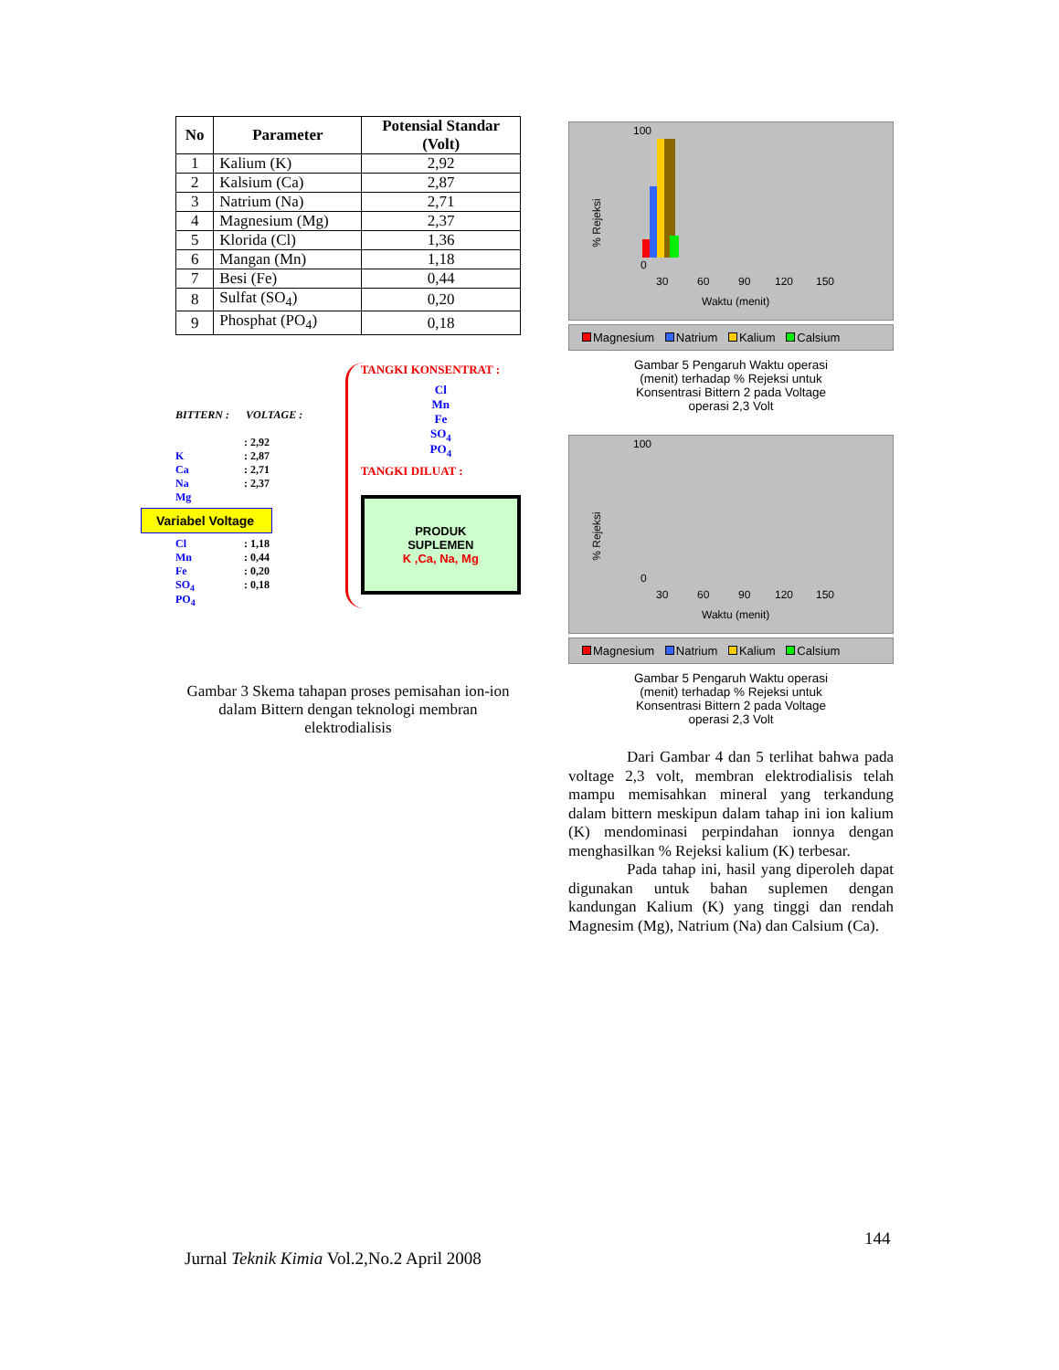| No | Parameter | Potensial Standar (Volt) |
| --- | --- | --- |
| 1 | Kalium (K) | 2,92 |
| 2 | Kalsium (Ca) | 2,87 |
| 3 | Natrium (Na) | 2,71 |
| 4 | Magnesium (Mg) | 2,37 |
| 5 | Klorida (Cl) | 1,36 |
| 6 | Mangan (Mn) | 1,18 |
| 7 | Besi (Fe) | 0,44 |
| 8 | Sulfat (SO<sub>4</sub>) | 0,20 |
| 9 | Phosphat (PO<sub>4</sub>) | 0,18 |
BITTERN : VOLTAGE :
K
Ca
Na
Mg
: 2,92
: 2,87
: 2,71
: 2,37
Variabel Voltage
Cl
Mn
Fe
SO<sub>4</sub>
PO<sub>4</sub>
: 1,18
: 0,44
: 0,20
: 0,18
TANGKI KONSENTRAT :
Cl
Mn
Fe
SO<sub>4</sub>
PO<sub>4</sub>
TANGKI DILUAT :
PRODUK
SUPLEMEN
K ,Ca, Na, Mg
Gambar 3 Skema tahapan proses pemisahan ion-ion dalam Bittern dengan teknologi membran elektrodialisis
% Rejeksi
100
0
30
60
90
120
150
Waktu (menit)
Magnesium Natrium Kalium Calsium
Gambar 5 Pengaruh Waktu operasi
(menit) terhadap % Rejeksi untuk
Konsentrasi Bittern 2 pada Voltage
operasi 2,3 Volt
% Rejeksi
100
0
30
60
90
120
150
Waktu (menit)
Magnesium Natrium Kalium Calsium
Gambar 5 Pengaruh Waktu operasi
(menit) terhadap % Rejeksi untuk
Konsentrasi Bittern 2 pada Voltage
operasi 2,3 Volt
Dari Gambar 4 dan 5 terlihat bahwa pada voltage 2,3 volt, membran elektrodialisis telah mampu memisahkan mineral yang terkandung dalam bittern meskipun dalam tahap ini ion kalium (K) mendominasi perpindahan ionnya dengan menghasilkan % Rejeksi kalium (K) terbesar.
Pada tahap ini, hasil yang diperoleh dapat digunakan untuk bahan suplemen dengan kandungan Kalium (K) yang tinggi dan rendah Magnesim (Mg), Natrium (Na) dan Calsium (Ca).
144
Jurnal Teknik Kimia Vol.2,No.2 April 2008